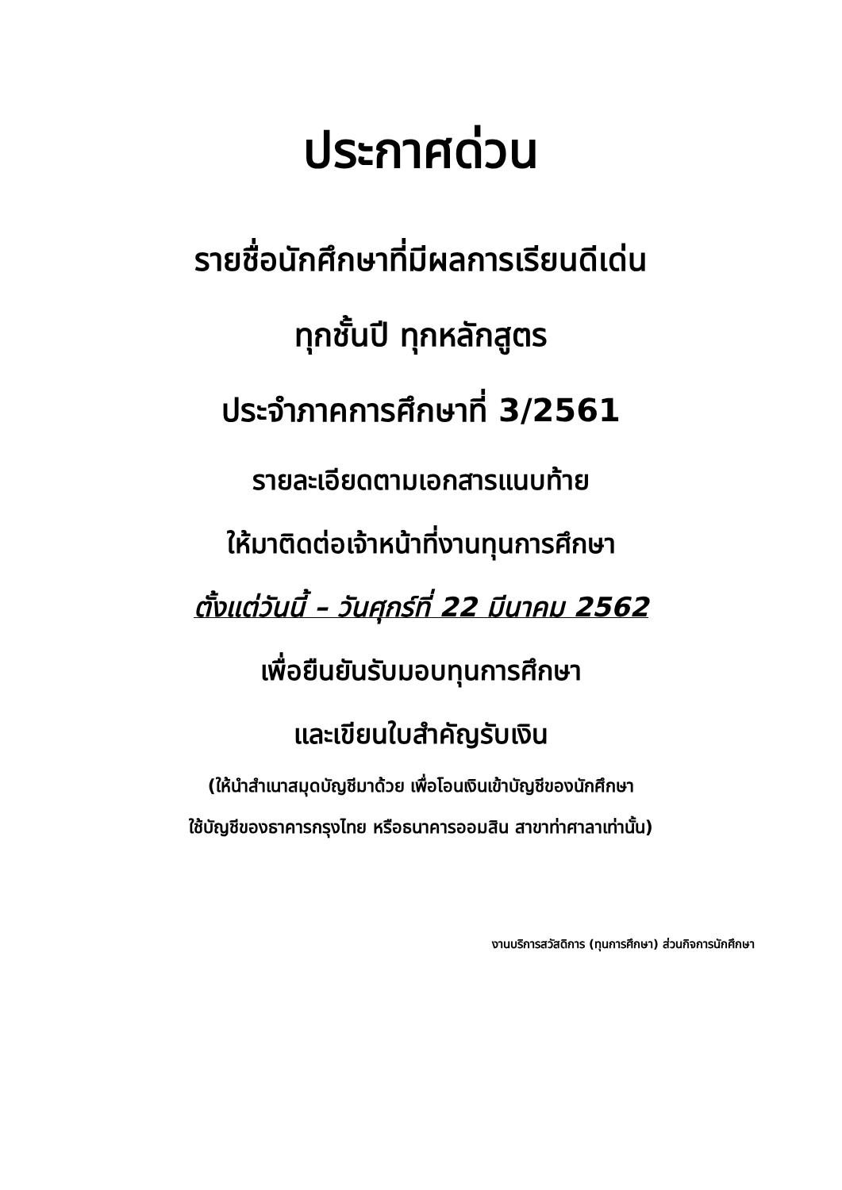ประกาศด่วน
รายชื่อนักศึกษาที่มีผลการเรียนดีเด่น
ทุกชั้นปี ทุกหลักสูตร
ประจำภาคการศึกษาที่ 3/2561
รายละเอียดตามเอกสารแนบท้าย
ให้มาติดต่อเจ้าหน้าที่งานทุนการศึกษา
ตั้งแต่วันนี้ – วันศุกร์ที่ 22 มีนาคม 2562
เพื่อยืนยันรับมอบทุนการศึกษา
และเขียนใบสำคัญรับเงิน
(ให้นำสำเนาสมุดบัญชีมาด้วย เพื่อโอนเงินเข้าบัญชีของนักศึกษา
ใช้บัญชีของธาคารกรุงไทย หรือธนาคารออมสิน สาขาท่าศาลาเท่านั้น)
งานบริการสวัสดิการ (ทุนการศึกษา) ส่วนกิจการนักศึกษา